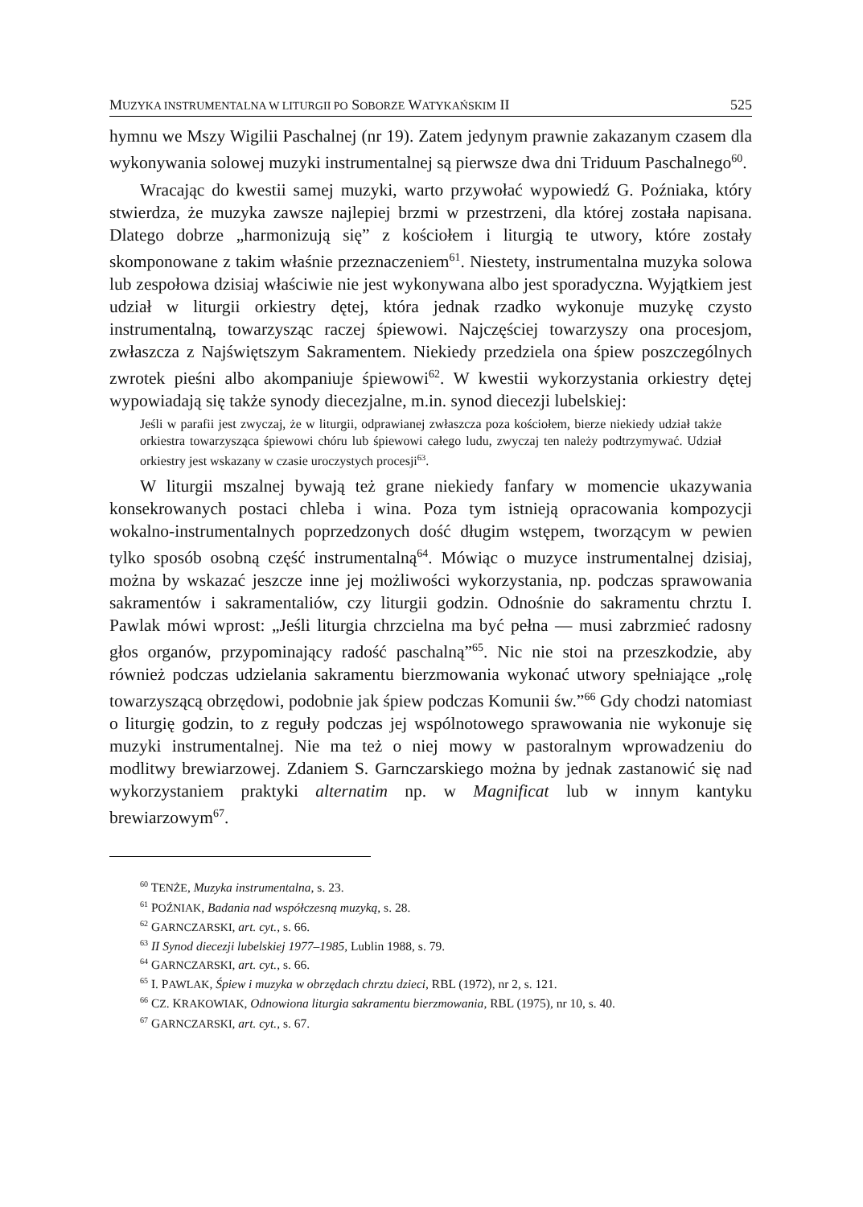MUZYKA INSTRUMENTALNA W LITURGII PO SOBORZE WATYKAŃSKIM II 525
hymnu we Mszy Wigilii Paschalnej (nr 19). Zatem jedynym prawnie zakazanym czasem dla wykonywania solowej muzyki instrumentalnej są pierwsze dwa dni Triduum Paschalnego<sup>60</sup>.
Wracając do kwestii samej muzyki, warto przywołać wypowiedź G. Poźniaka, który stwierdza, że muzyka zawsze najlepiej brzmi w przestrzeni, dla której została napisana. Dlatego dobrze „harmonizują się” z kościołem i liturgią te utwory, które zostały skomponowane z takim właśnie przeznaczeniem<sup>61</sup>. Niestety, instrumentalna muzyka solowa lub zespołowa dzisiaj właściwie nie jest wykonywana albo jest sporadyczna. Wyjątkiem jest udział w liturgii orkiestry dętej, która jednak rzadko wykonuje muzykę czysto instrumentalną, towarzysząc raczej śpiewowi. Najczęściej towarzyszy ona procesjom, zwłaszcza z Najświętszym Sakramentem. Niekiedy przedziela ona śpiew poszczególnych zwrotek pieśni albo akompaniuje śpiewowi<sup>62</sup>. W kwestii wykorzystania orkiestry dętej wypowiadają się także synody diecezjalne, m.in. synod diecezji lubelskiej:
Jeśli w parafii jest zwyczaj, że w liturgii, odprawianej zwłaszcza poza kościołem, bierze niekiedy udział także orkiestra towarzysząca śpiewowi chóru lub śpiewowi całego ludu, zwyczaj ten należy podtrzymywać. Udział orkiestry jest wskazany w czasie uroczystych procesji<sup>63</sup>.
W liturgii mszalnej bywają też grane niekiedy fanfary w momencie ukazywania konsekrowanych postaci chleba i wina. Poza tym istnieją opracowania kompozycji wokalno-instrumentalnych poprzedzonych dość długim wstępem, tworzącym w pewien tylko sposób osobną część instrumentalną<sup>64</sup>. Mówiąc o muzyce instrumentalnej dzisiaj, można by wskazać jeszcze inne jej możliwości wykorzystania, np. podczas sprawowania sakramentów i sakramentaliów, czy liturgii godzin. Odnośnie do sakramentu chrztu I. Pawlak mówi wprost: „Jeśli liturgia chrzcielna ma być pełna — musi zabrzmieć radosny głos organów, przypominający radość paschalną”<sup>65</sup>. Nic nie stoi na przeszkodzie, aby również podczas udzielania sakramentu bierzmowania wykonać utwory spełniające „rolę towarzyszącą obrzędowi, podobnie jak śpiew podczas Komunii św.”<sup>66</sup> Gdy chodzi natomiast o liturgię godzin, to z reguły podczas jej wspólnotowego sprawowania nie wykonuje się muzyki instrumentalnej. Nie ma też o niej mowy w pastoralnym wprowadzeniu do modlitwy brewiarzowej. Zdaniem S. Garnczarskiego można by jednak zastanowić się nad wykorzystaniem praktyki alternatim np. w Magnificat lub w innym kantyku brewiarzowym<sup>67</sup>.
<sup>60</sup> TENŻE, Muzyka instrumentalna, s. 23.
<sup>61</sup> POŹNIAK, Badania nad współczesną muzyką, s. 28.
<sup>62</sup> GARNCZARSKI, art. cyt., s. 66.
<sup>63</sup> II Synod diecezji lubelskiej 1977–1985, Lublin 1988, s. 79.
<sup>64</sup> GARNCZARSKI, art. cyt., s. 66.
<sup>65</sup> I. PAWLAK, Śpiew i muzyka w obrzędach chrztu dzieci, RBL (1972), nr 2, s. 121.
<sup>66</sup> CZ. KRAKOWIAK, Odnowiona liturgia sakramentu bierzmowania, RBL (1975), nr 10, s. 40.
<sup>67</sup> GARNCZARSKI, art. cyt., s. 67.